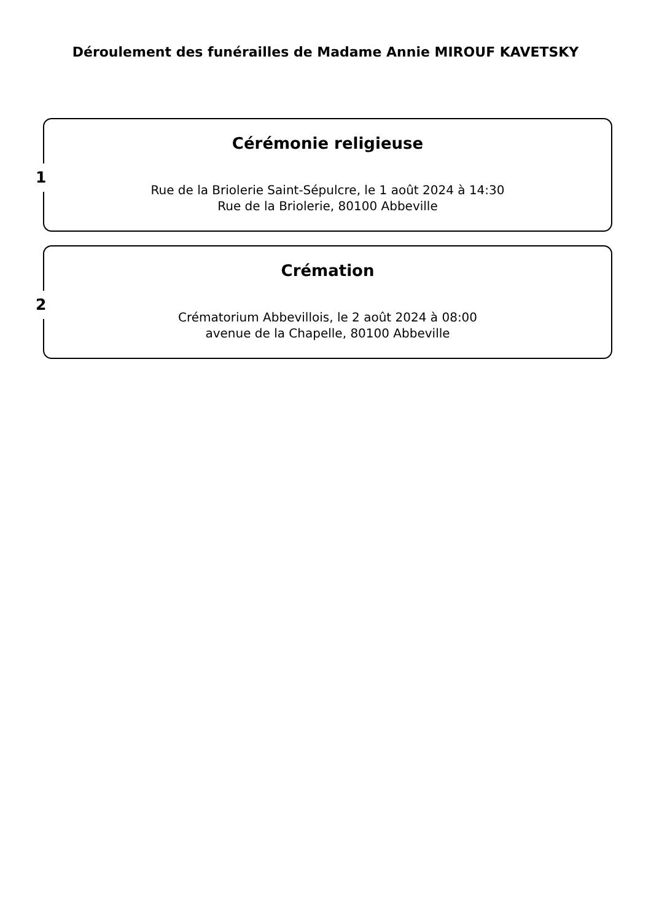Déroulement des funérailles de Madame Annie MIROUF KAVETSKY
1
Cérémonie religieuse
Rue de la Briolerie Saint-Sépulcre, le 1 août 2024 à 14:30
Rue de la Briolerie, 80100 Abbeville
2
Crémation
Crématorium Abbevillois, le 2 août 2024 à 08:00
avenue de la Chapelle, 80100 Abbeville